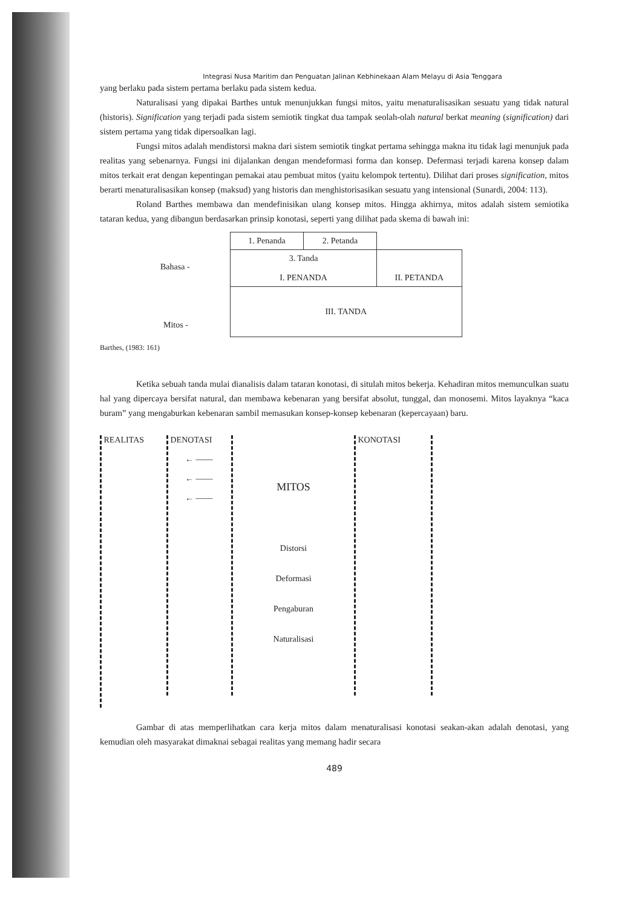Integrasi Nusa Maritim dan Penguatan Jalinan Kebhinekaan Alam Melayu di Asia Tenggara
yang berlaku pada sistem pertama berlaku pada sistem kedua.
Naturalisasi yang dipakai Barthes untuk menunjukkan fungsi mitos, yaitu menaturalisasikan sesuatu yang tidak natural (historis). Signification yang terjadi pada sistem semiotik tingkat dua tampak seolah-olah natural berkat meaning (signification) dari sistem pertama yang tidak dipersoalkan lagi.
Fungsi mitos adalah mendistorsi makna dari sistem semiotik tingkat pertama sehingga makna itu tidak lagi menunjuk pada realitas yang sebenarnya. Fungsi ini dijalankan dengan mendeformasi forma dan konsep. Defermasi terjadi karena konsep dalam mitos terkait erat dengan kepentingan pemakai atau pembuat mitos (yaitu kelompok tertentu). Dilihat dari proses signification, mitos berarti menaturalisasikan konsep (maksud) yang historis dan menghistorisasikan sesuatu yang intensional (Sunardi, 2004: 113).
Roland Barthes membawa dan mendefinisikan ulang konsep mitos. Hingga akhirnya, mitos adalah sistem semiotika tataran kedua, yang dibangun berdasarkan prinsip konotasi, seperti yang dilihat pada skema di bawah ini:
Bahasa -
Mitos -
| 1. Penanda | 2. Petanda | |
| 3. Tanda I. PENANDA | | II. PETANDA |
| III. TANDA | | |
Barthes, (1983: 161)
Ketika sebuah tanda mulai dianalisis dalam tataran konotasi, di situlah mitos bekerja. Kehadiran mitos memunculkan suatu hal yang dipercaya bersifat natural, dan membawa kebenaran yang bersifat absolut, tunggal, dan monosemi. Mitos layaknya “kaca buram” yang mengaburkan kebenaran sambil memasukan konsep-konsep kebenaran (kepercayaan) baru.
REALITAS
DENOTASI
← ——
← ——
← ——
MITOS
Distorsi
Deformasi
Pengaburan
Naturalisasi
KONOTASI
Gambar di atas memperlihatkan cara kerja mitos dalam menaturalisasi konotasi seakan-akan adalah denotasi, yang kemudian oleh masyarakat dimaknai sebagai realitas yang memang hadir secara
489